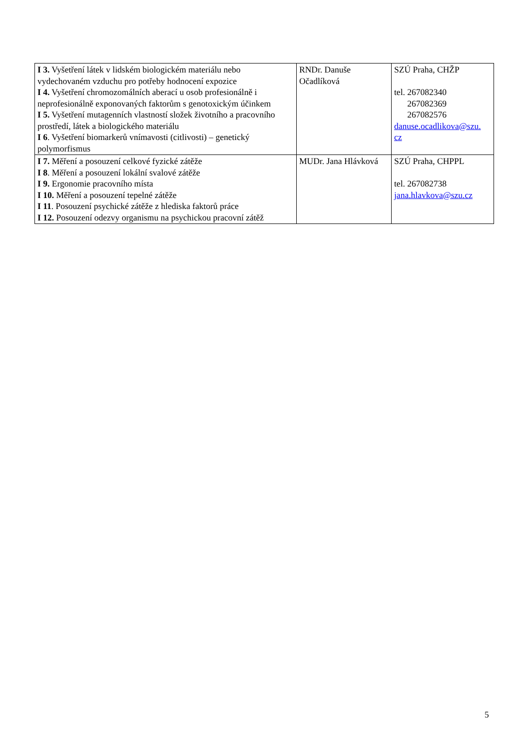| I 3. Vyšetření látek v lidském biologickém materiálu nebo vydechovaném vzduchu pro potřeby hodnocení expozice I 4. Vyšetření chromozomálních aberací u osob profesionálně i neprofesionálně exponovaných faktorům s genotoxickým účinkem I 5. Vyšetření mutagenních vlastností složek životního a pracovního prostředí, látek a biologického materiálu I 6 . Vyšetření biomarkerů vnímavosti (citlivosti) – genetický polymorfismus | RNDr. Danuše Očadlíková | SZÚ Praha, CHŽP tel. 267082340 267082369 267082576 danuse.ocadlikova@szu. cz |
| I 7. Měření a posouzení celkové fyzické zátěže I 8 . Měření a posouzení lokální svalové zátěže I 9. Ergonomie pracovního místa I 10. Měření a posouzení tepelné zátěže I 11 . Posouzení psychické zátěže z hlediska faktorů práce I 12. Posouzení odezvy organismu na psychickou pracovní zátěž | MUDr. Jana Hlávková | SZÚ Praha, CHPPL tel. 267082738 jana.hlavkova@szu.cz |
5